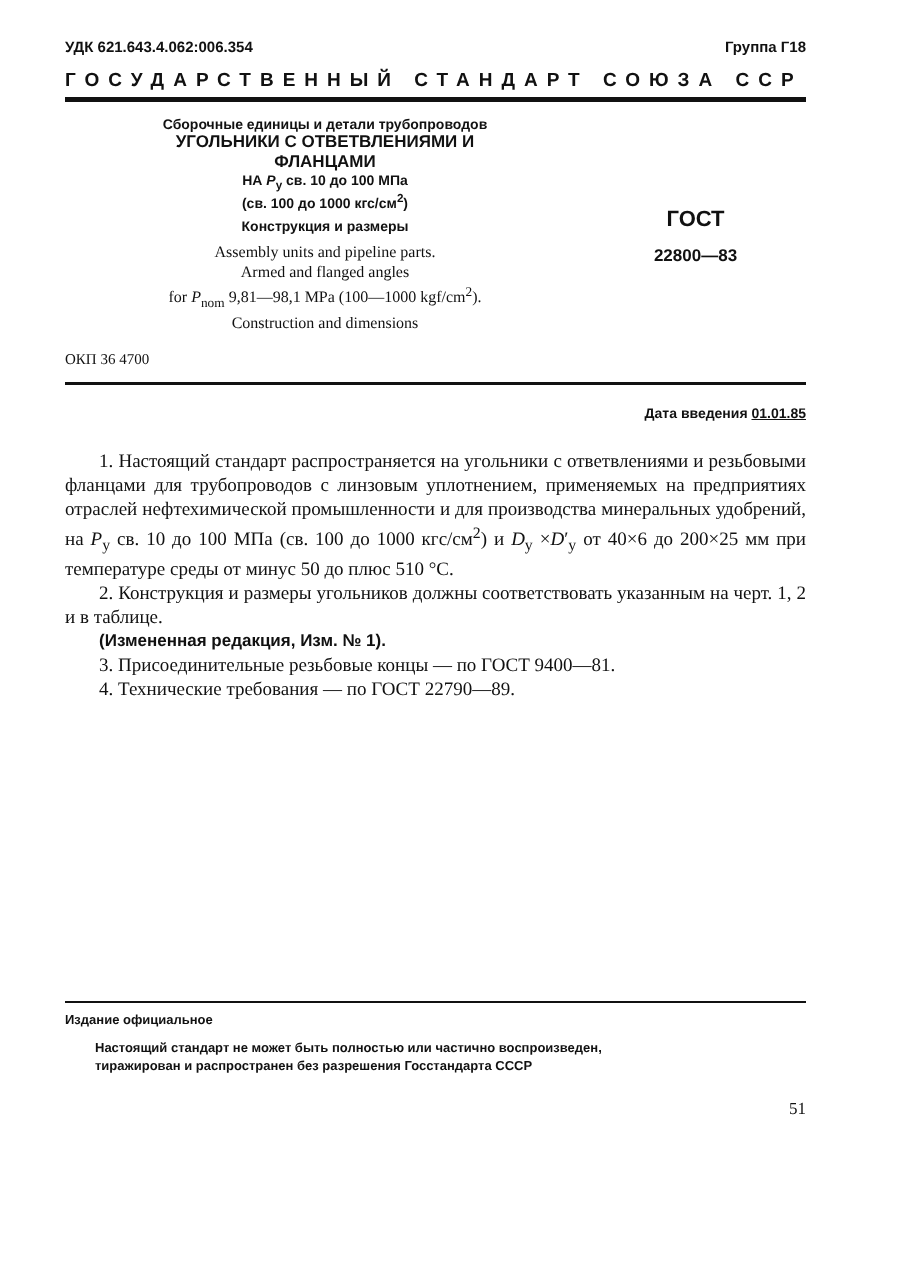УДК 621.643.4.062:006.354 Группа Г18
ГОСУДАРСТВЕННЫЙ СТАНДАРТ СОЮЗА ССР
Сборочные единицы и детали трубопроводов
УГОЛЬНИКИ С ОТВЕТВЛЕНИЯМИ И
ФЛАНЦАМИ
НА P<sub>y</sub> св. 10 до 100 МПа
(св. 100 до 1000 кгс/см<sup>2</sup>)
Конструкция и размеры
Assembly units and pipeline parts.
Armed and flanged angles
for P<sub>nom</sub> 9,81—98,1 MPa (100—1000 kgf/cm<sup>2</sup>).
Construction and dimensions
ОКП 36 4700
ГОСТ
22800—83
Дата введения 01.01.85
1. Настоящий стандарт распространяется на угольники с ответвлениями и резьбовыми фланцами для трубопроводов с линзовым уплотнением, применяемых на предприятиях отраслей нефтехимической промышленности и для производства минеральных удобрений, на P<sub>y</sub> св. 10 до 100 МПа (св. 100 до 1000 кгс/см<sup>2</sup>) и D<sub>y</sub> ×D′<sub>y</sub> от 40×6 до 200×25 мм при температуре среды от минус 50 до плюс 510 °С.
2. Конструкция и размеры угольников должны соответствовать указанным на черт. 1, 2 и в таблице.
(Измененная редакция, Изм. № 1).
3. Присоединительные резьбовые концы — по ГОСТ 9400—81.
4. Технические требования — по ГОСТ 22790—89.
Издание официальное
Настоящий стандарт не может быть полностью или частично воспроизведен,
тиражирован и распространен без разрешения Госстандарта СССР
51